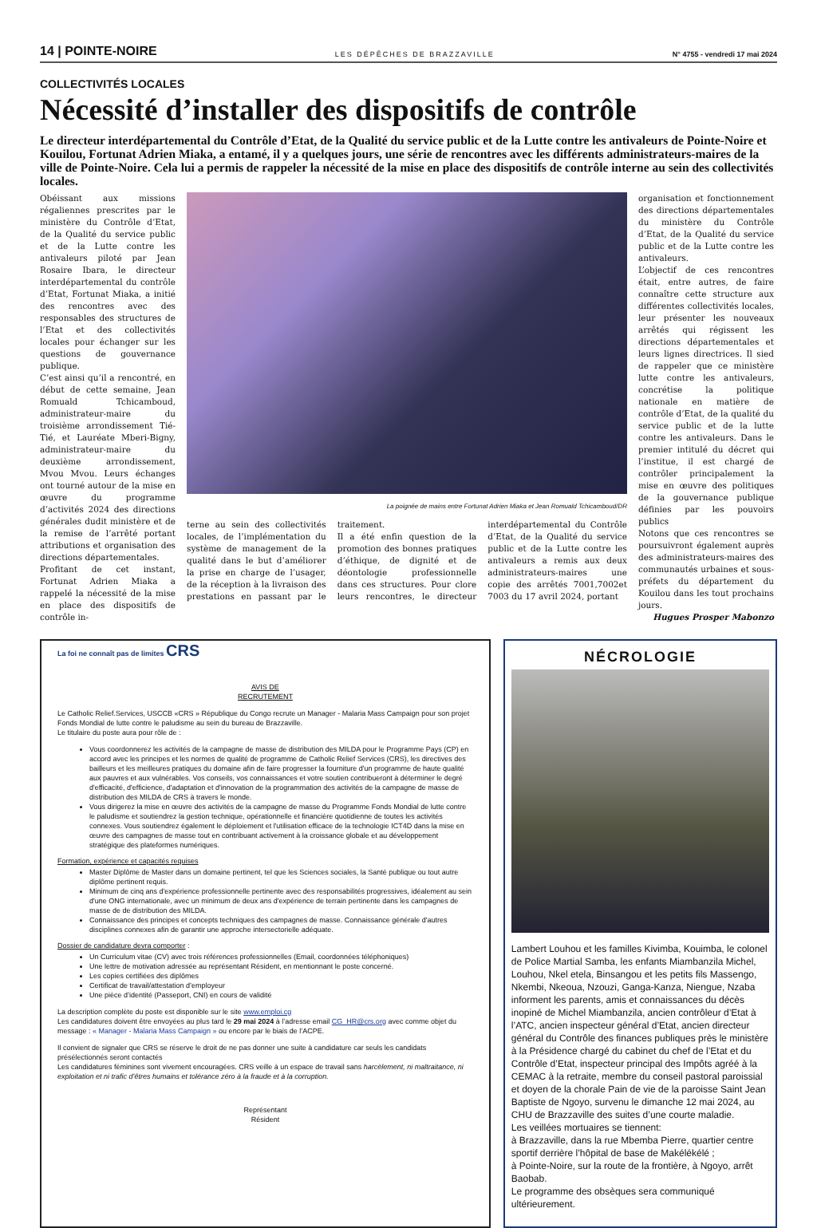14 | POINTE-NOIRE LES DÉPÊCHES DE BRAZZAVILLE N° 4755 - vendredi 17 mai 2024
COLLECTIVITÉS LOCALES
Nécessité d’installer des dispositifs de contrôle
Le directeur interdépartemental du Contrôle d’Etat, de la Qualité du service public et de la Lutte contre les antivaleurs de Pointe-Noire et Kouilou, Fortunat Adrien Miaka, a entamé, il y a quelques jours, une série de rencontres avec les différents administrateurs-maires de la ville de Pointe-Noire. Cela lui a permis de rappeler la nécessité de la mise en place des dispositifs de contrôle interne au sein des collectivités locales.
Obéissant aux missions régaliennes prescrites par le ministère du Contrôle d’Etat, de la Qualité du service public et de la Lutte contre les antivaleurs piloté par Jean Rosaire Ibara, le directeur interdépartemental du contrôle d’Etat, Fortunat Miaka, a initié des rencontres avec des responsables des structures de l’Etat et des collectivités locales pour échanger sur les questions de gouvernance publique.
C’est ainsi qu’il a rencontré, en début de cette semaine, Jean Romuald Tchicamboud, administrateur-maire du troisième arrondissement Tié-Tié, et Lauréate Mberi-Bigny, administrateur-maire du deuxième arrondissement, Mvou Mvou. Leurs échanges ont tourné autour de la mise en œuvre du programme d’activités 2024 des directions générales dudit ministère et de la remise de l’arrêté portant attributions et organisation des directions départementales.
Profitant de cet instant, Fortunat Adrien Miaka a rappelé la nécessité de la mise en place des dispositifs de contrôle in-
La poignée de mains entre Fortunat Adrien Miaka et Jean Romuald Tchicamboud/DR
terne au sein des collectivités locales, de l’implémentation du système de management de la qualité dans le but d’améliorer la prise en charge de l’usager, de la réception à la livraison des prestations en passant par le traitement.
Il a été enfin question de la promotion des bonnes pratiques d’éthique, de dignité et de déontologie professionnelle dans ces structures. Pour clore leurs rencontres, le directeur interdépartemental du Contrôle d’Etat, de la Qualité du service public et de la Lutte contre les antivaleurs a remis aux deux administrateurs-maires une copie des arrêtés 7001,7002et 7003 du 17 avril 2024, portant
organisation et fonctionnement des directions départementales du ministère du Contrôle d’Etat, de la Qualité du service public et de la Lutte contre les antivaleurs.
L’objectif de ces rencontres était, entre autres, de faire connaître cette structure aux différentes collectivités locales, leur présenter les nouveaux arrêtés qui régissent les directions départementales et leurs lignes directrices. Il sied de rappeler que ce ministère lutte contre les antivaleurs, concrétise la politique nationale en matière de contrôle d’Etat, de la qualité du service public et de la lutte contre les antivaleurs. Dans le premier intitulé du décret qui l’institue, il est chargé de contrôler principalement la mise en œuvre des politiques de la gouvernance publique définies par les pouvoirs publics
Notons que ces rencontres se poursuivront également auprès des administrateurs-maires des communautés urbaines et sous-préfets du département du Kouilou dans les tout prochains jours.
Hugues Prosper Mabonzo
La foi ne connaît pas de limites CRS
AVIS DE
RECRUTEMENT
Le Catholic Relief.Services, USCCB «CRS » République du Congo recrute un Manager - Malaria Mass Campaign pour son projet Fonds Mondial de lutte contre le paludisme au sein du bureau de Brazzaville.
Le titulaire du poste aura pour rôle de :
Vous coordonnerez les activités de la campagne de masse de distribution des MILDA pour le Programme Pays (CP) en accord avec les principes et les normes de qualité de programme de Catholic Relief Services (CRS), les directives des bailleurs et les meilleures pratiques du domaine afin de faire progresser la fourniture d'un programme de haute qualité aux pauvres et aux vulnérables. Vos conseils, vos connaissances et votre soutien contribueront à déterminer le degré d'efficacité, d'efficience, d'adaptation et d'innovation de la programmation des activités de la campagne de masse de distribution des MILDA de CRS à travers le monde.
Vous dirigerez la mise en œuvre des activités de la campagne de masse du Programme Fonds Mondial de lutte contre le paludisme et soutiendrez la gestion technique, opérationnelle et financière quotidienne de toutes les activités connexes. Vous soutiendrez également le déploiement et l'utilisation efficace de la technologie ICT4D dans la mise en œuvre des campagnes de masse tout en contribuant activement à la croissance globale et au développement stratégique des plateformes numériques.
Formation, expérience et capacités requises
Master Diplôme de Master dans un domaine pertinent, tel que les Sciences sociales, la Santé publique ou tout autre diplôme pertinent requis.
Minimum de cinq ans d'expérience professionnelle pertinente avec des responsabilités progressives, idéalement au sein d'une ONG internationale, avec un minimum de deux ans d'expérience de terrain pertinente dans les campagnes de masse de de distribution des MILDA.
Connaissance des principes et concepts techniques des campagnes de masse. Connaissance générale d'autres disciplines connexes afin de garantir une approche intersectorielle adéquate.
Dossier de candidature devra comporter :
Un Curriculum vitae (CV) avec trois références professionnelles (Email, coordonnées téléphoniques)
Une lettre de motivation adressée au représentant Résident, en mentionnant le poste concerné.
Les copies certifiées des diplômes
Certificat de travail/attestation d’employeur
Une pièce d’identité (Passeport, CNI) en cours de validité
La description complète du poste est disponible sur le site www.emploi.cg
Les candidatures doivent être envoyées au plus tard le 29 mai 2024 à l’adresse email CG_HR@crs.org avec comme objet du message : « Manager - Malaria Mass Campaign » ou encore par le biais de l’ACPE.
Il convient de signaler que CRS se réserve le droit de ne pas donner une suite à candidature car seuls les candidats présélectionnés seront contactés
Les candidatures féminines sont vivement encouragées. CRS veille à un espace de travail sans harcèlement, ni maltraitance, ni exploitation et ni trafic d’êtres humains et tolérance zéro à la fraude et à la corruption.
Représentant
Résident
NÉCROLOGIE
Lambert Louhou et les familles Kivimba, Kouimba, le colonel de Police Martial Samba, les enfants Miambanzila Michel, Louhou, Nkel etela, Binsangou et les petits fils Massengo, Nkembi, Nkeoua, Nzouzi, Ganga-Kanza, Niengue, Nzaba informent les parents, amis et connaissances du décès inopiné de Michel Miambanzila, ancien contrôleur d’Etat à l’ATC, ancien inspecteur général d’Etat, ancien directeur général du Contrôle des finances publiques près le ministère à la Présidence chargé du cabinet du chef de l’Etat et du Contrôle d’Etat, inspecteur principal des Impôts agréé à la CEMAC à la retraite, membre du conseil pastoral paroissial et doyen de la chorale Pain de vie de la paroisse Saint Jean Baptiste de Ngoyo, survenu le dimanche 12 mai 2024, au CHU de Brazzaville des suites d’une courte maladie.
Les veillées mortuaires se tiennent:
à Brazzaville, dans la rue Mbemba Pierre, quartier centre sportif derrière l’hôpital de base de Makélékélé ;
à Pointe-Noire, sur la route de la frontière, à Ngoyo, arrêt Baobab.
Le programme des obsèques sera communiqué ultérieurement.